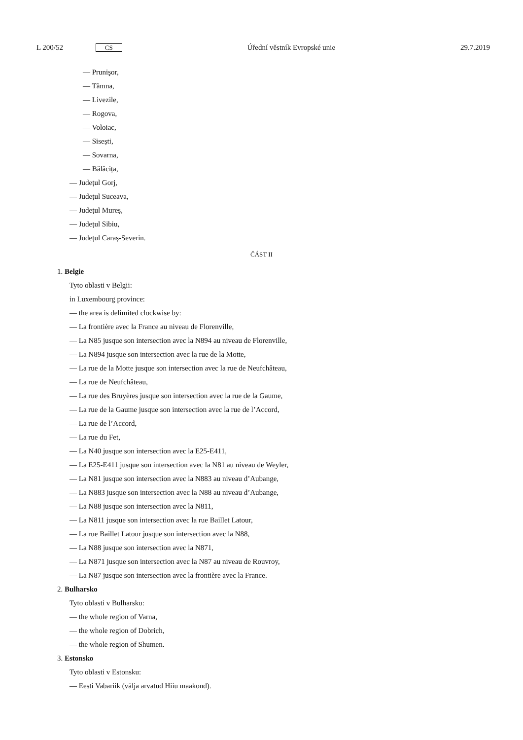L 200/52 CS Úřední věstník Evropské unie 29.7.2019
— Prunişor,
— Tămna,
— Livezile,
— Rogova,
— Voloiac,
— Sisești,
— Sovarna,
— Bălăcița,
— Județul Gorj,
— Județul Suceava,
— Județul Mureș,
— Județul Sibiu,
— Județul Caraș-Severin.
ČÁST II
1. Belgie
Tyto oblasti v Belgii:
in Luxembourg province:
— the area is delimited clockwise by:
— La frontière avec la France au niveau de Florenville,
— La N85 jusque son intersection avec la N894 au niveau de Florenville,
— La N894 jusque son intersection avec la rue de la Motte,
— La rue de la Motte jusque son intersection avec la rue de Neufchâteau,
— La rue de Neufchâteau,
— La rue des Bruyères jusque son intersection avec la rue de la Gaume,
— La rue de la Gaume jusque son intersection avec la rue de l’Accord,
— La rue de l’Accord,
— La rue du Fet,
— La N40 jusque son intersection avec la E25-E411,
— La E25-E411 jusque son intersection avec la N81 au niveau de Weyler,
— La N81 jusque son intersection avec la N883 au niveau d’Aubange,
— La N883 jusque son intersection avec la N88 au niveau d’Aubange,
— La N88 jusque son intersection avec la N811,
— La N811 jusque son intersection avec la rue Baillet Latour,
— La rue Baillet Latour jusque son intersection avec la N88,
— La N88 jusque son intersection avec la N871,
— La N871 jusque son intersection avec la N87 au niveau de Rouvroy,
— La N87 jusque son intersection avec la frontière avec la France.
2. Bulharsko
Tyto oblasti v Bulharsku:
— the whole region of Varna,
— the whole region of Dobrich,
— the whole region of Shumen.
3. Estonsko
Tyto oblasti v Estonsku:
— Eesti Vabariik (välja arvatud Hiiu maakond).